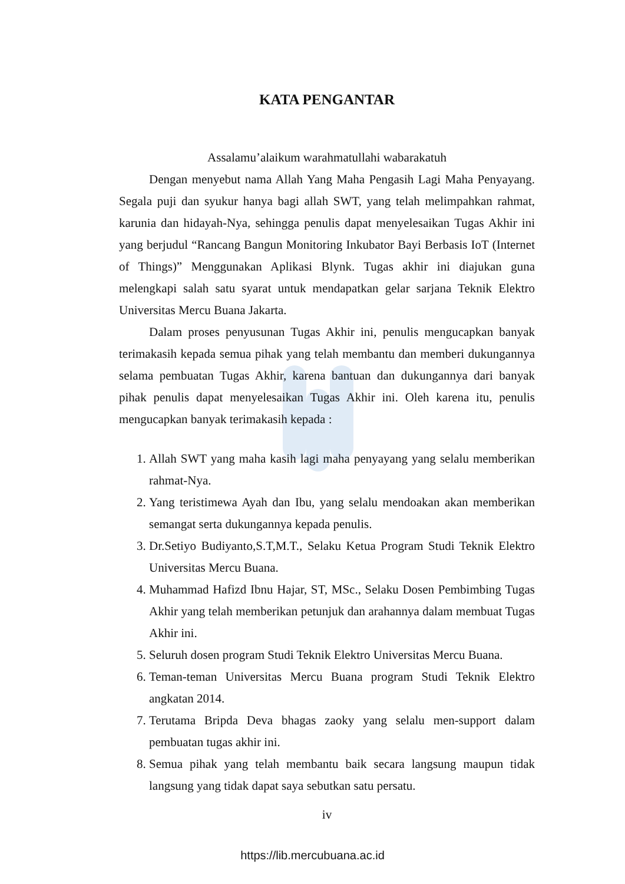KATA PENGANTAR
Assalamu’alaikum warahmatullahi wabarakatuh
Dengan menyebut nama Allah Yang Maha Pengasih Lagi Maha Penyayang. Segala puji dan syukur hanya bagi allah SWT, yang telah melimpahkan rahmat, karunia dan hidayah-Nya, sehingga penulis dapat menyelesaikan Tugas Akhir ini yang berjudul “Rancang Bangun Monitoring Inkubator Bayi Berbasis IoT (Internet of Things)” Menggunakan Aplikasi Blynk. Tugas akhir ini diajukan guna melengkapi salah satu syarat untuk mendapatkan gelar sarjana Teknik Elektro Universitas Mercu Buana Jakarta.
Dalam proses penyusunan Tugas Akhir ini, penulis mengucapkan banyak terimakasih kepada semua pihak yang telah membantu dan memberi dukungannya selama pembuatan Tugas Akhir, karena bantuan dan dukungannya dari banyak pihak penulis dapat menyelesaikan Tugas Akhir ini. Oleh karena itu, penulis mengucapkan banyak terimakasih kepada :
1. Allah SWT yang maha kasih lagi maha penyayang yang selalu memberikan rahmat-Nya.
2. Yang teristimewa Ayah dan Ibu, yang selalu mendoakan akan memberikan semangat serta dukungannya kepada penulis.
3. Dr.Setiyo Budiyanto,S.T,M.T., Selaku Ketua Program Studi Teknik Elektro Universitas Mercu Buana.
4. Muhammad Hafizd Ibnu Hajar, ST, MSc., Selaku Dosen Pembimbing Tugas Akhir yang telah memberikan petunjuk dan arahannya dalam membuat Tugas Akhir ini.
5. Seluruh dosen program Studi Teknik Elektro Universitas Mercu Buana.
6. Teman-teman Universitas Mercu Buana program Studi Teknik Elektro angkatan 2014.
7. Terutama Bripda Deva bhagas zaoky yang selalu men-support dalam pembuatan tugas akhir ini.
8. Semua pihak yang telah membantu baik secara langsung maupun tidak langsung yang tidak dapat saya sebutkan satu persatu.
iv
https://lib.mercubuana.ac.id